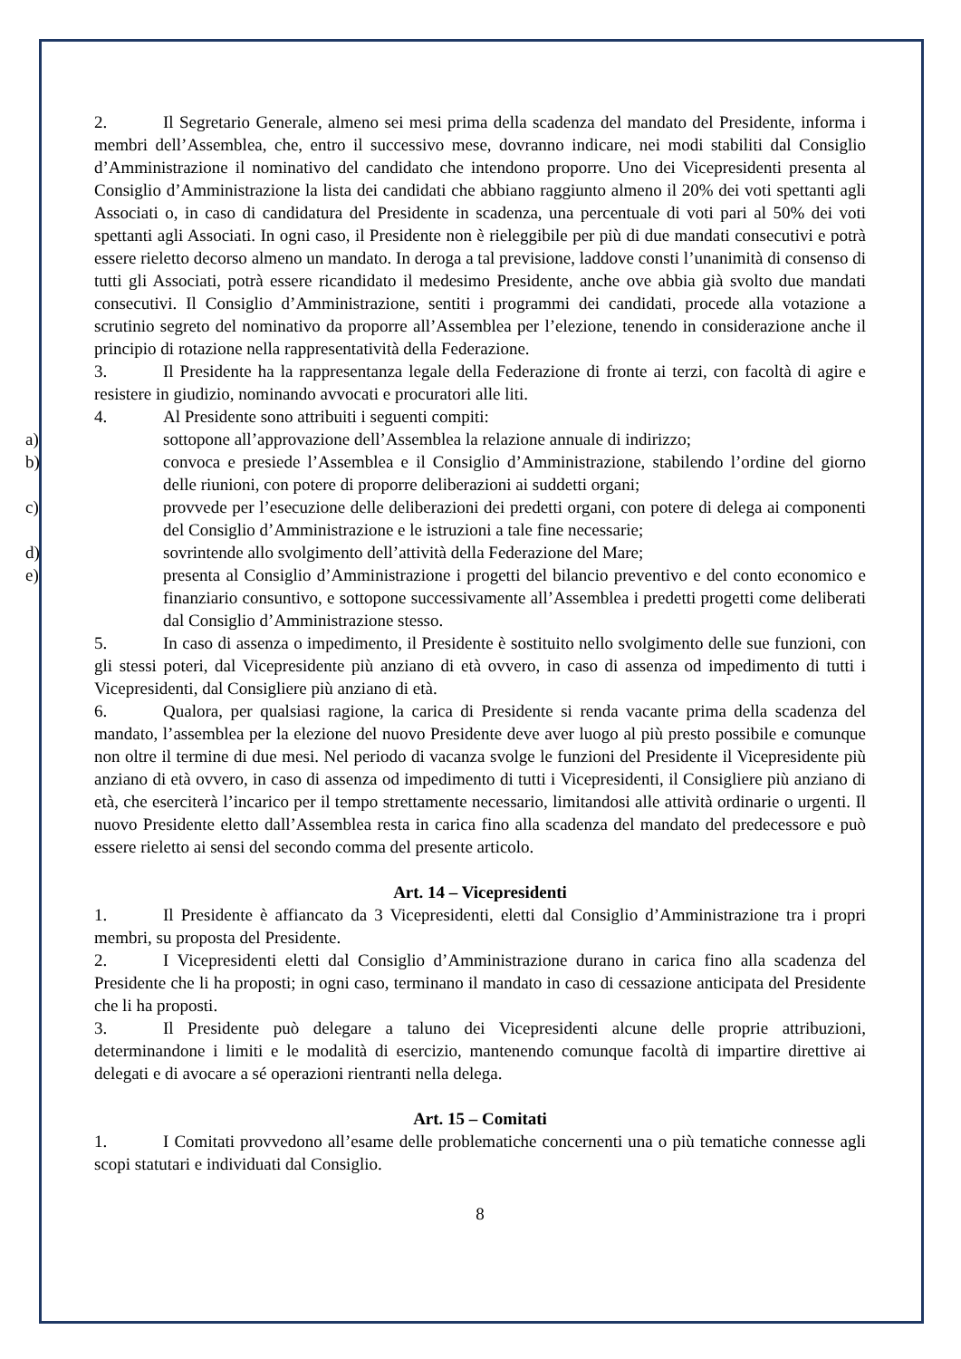2. Il Segretario Generale, almeno sei mesi prima della scadenza del mandato del Presidente, informa i membri dell’Assemblea, che, entro il successivo mese, dovranno indicare, nei modi stabiliti dal Consiglio d’Amministrazione il nominativo del candidato che intendono proporre. Uno dei Vicepresidenti presenta al Consiglio d’Amministrazione la lista dei candidati che abbiano raggiunto almeno il 20% dei voti spettanti agli Associati o, in caso di candidatura del Presidente in scadenza, una percentuale di voti pari al 50% dei voti spettanti agli Associati. In ogni caso, il Presidente non è rieleggibile per più di due mandati consecutivi e potrà essere rieletto decorso almeno un mandato. In deroga a tal previsione, laddove consti l’unanimità di consenso di tutti gli Associati, potrà essere ricandidato il medesimo Presidente, anche ove abbia già svolto due mandati consecutivi. Il Consiglio d’Amministrazione, sentiti i programmi dei candidati, procede alla votazione a scrutinio segreto del nominativo da proporre all’Assemblea per l’elezione, tenendo in considerazione anche il principio di rotazione nella rappresentatività della Federazione.
3. Il Presidente ha la rappresentanza legale della Federazione di fronte ai terzi, con facoltà di agire e resistere in giudizio, nominando avvocati e procuratori alle liti.
4. Al Presidente sono attribuiti i seguenti compiti:
a) sottopone all’approvazione dell’Assemblea la relazione annuale di indirizzo;
b) convoca e presiede l’Assemblea e il Consiglio d’Amministrazione, stabilendo l’ordine del giorno delle riunioni, con potere di proporre deliberazioni ai suddetti organi;
c) provvede per l’esecuzione delle deliberazioni dei predetti organi, con potere di delega ai componenti del Consiglio d’Amministrazione e le istruzioni a tale fine necessarie;
d) sovrintende allo svolgimento dell’attività della Federazione del Mare;
e) presenta al Consiglio d’Amministrazione i progetti del bilancio preventivo e del conto economico e finanziario consuntivo, e sottopone successivamente all’Assemblea i predetti progetti come deliberati dal Consiglio d’Amministrazione stesso.
5. In caso di assenza o impedimento, il Presidente è sostituito nello svolgimento delle sue funzioni, con gli stessi poteri, dal Vicepresidente più anziano di età ovvero, in caso di assenza od impedimento di tutti i Vicepresidenti, dal Consigliere più anziano di età.
6. Qualora, per qualsiasi ragione, la carica di Presidente si renda vacante prima della scadenza del mandato, l’assemblea per la elezione del nuovo Presidente deve aver luogo al più presto possibile e comunque non oltre il termine di due mesi. Nel periodo di vacanza svolge le funzioni del Presidente il Vicepresidente più anziano di età ovvero, in caso di assenza od impedimento di tutti i Vicepresidenti, il Consigliere più anziano di età, che eserciterà l’incarico per il tempo strettamente necessario, limitandosi alle attività ordinarie o urgenti. Il nuovo Presidente eletto dall’Assemblea resta in carica fino alla scadenza del mandato del predecessore e può essere rieletto ai sensi del secondo comma del presente articolo.
Art. 14 – Vicepresidenti
1. Il Presidente è affiancato da 3 Vicepresidenti, eletti dal Consiglio d’Amministrazione tra i propri membri, su proposta del Presidente.
2. I Vicepresidenti eletti dal Consiglio d’Amministrazione durano in carica fino alla scadenza del Presidente che li ha proposti; in ogni caso, terminano il mandato in caso di cessazione anticipata del Presidente che li ha proposti.
3. Il Presidente può delegare a taluno dei Vicepresidenti alcune delle proprie attribuzioni, determinandone i limiti e le modalità di esercizio, mantenendo comunque facoltà di impartire direttive ai delegati e di avocare a sé operazioni rientranti nella delega.
Art. 15 – Comitati
1. I Comitati provvedono all’esame delle problematiche concernenti una o più tematiche connesse agli scopi statutari e individuati dal Consiglio.
8